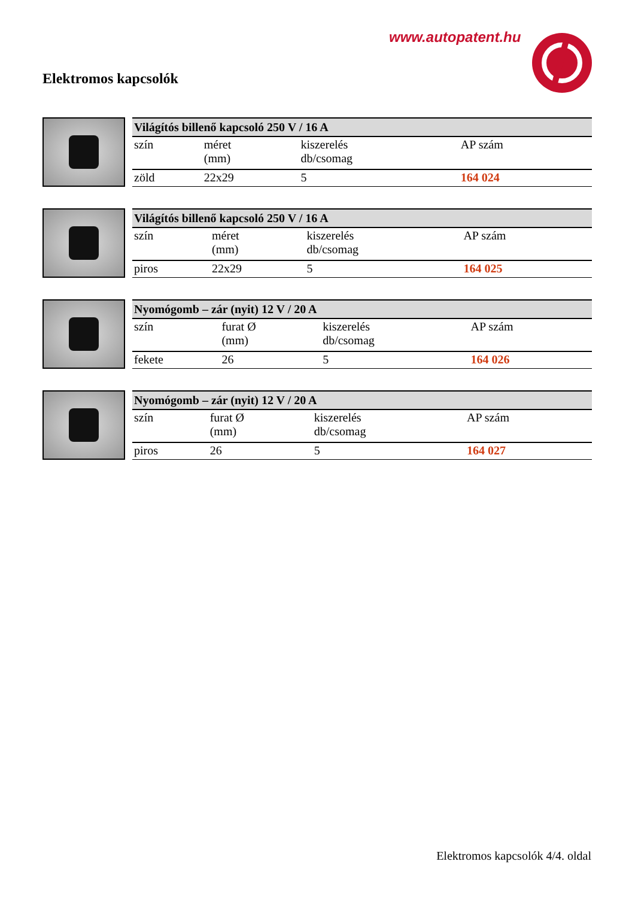www.autopatent.hu
Elektromos kapcsolók
| Világítós billenő kapcsoló 250 V / 16 A | | | |
| --- | --- | --- | --- |
| szín | méret (mm) | kiszerelés db/csomag | AP szám |
| zöld | 22x29 | 5 | 164 024 |
| Világítós billenő kapcsoló 250 V / 16 A | | | |
| --- | --- | --- | --- |
| szín | méret (mm) | kiszerelés db/csomag | AP szám |
| piros | 22x29 | 5 | 164 025 |
| Nyomógomb – zár (nyit) 12 V / 20 A | | | |
| --- | --- | --- | --- |
| szín | furat Ø (mm) | kiszerelés db/csomag | AP szám |
| fekete | 26 | 5 | 164 026 |
| Nyomógomb – zár (nyit) 12 V / 20 A | | | |
| --- | --- | --- | --- |
| szín | furat Ø (mm) | kiszerelés db/csomag | AP szám |
| piros | 26 | 5 | 164 027 |
Elektromos kapcsolók 4/4. oldal